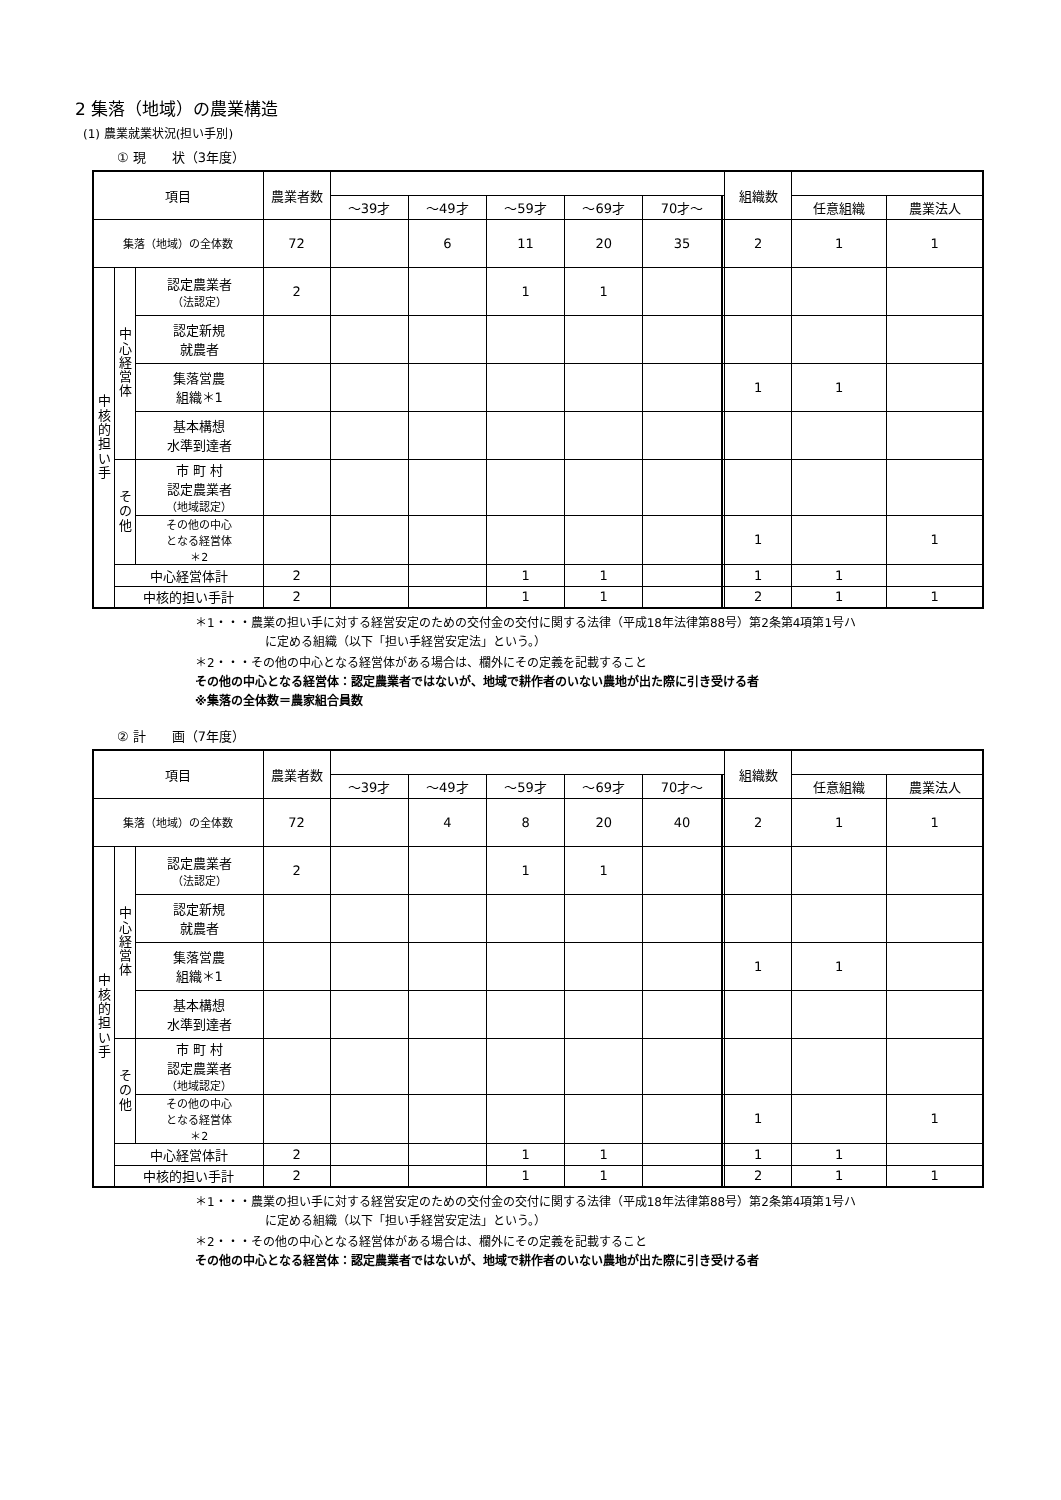2 集落（地域）の農業構造
(1) 農業就業状況(担い手別)
① 現　　状（3年度）
| 項目 | | | 農業者数 | | | | | | | | 組織数 | | |
| --- | --- | --- | --- | --- | --- | --- | --- | --- | --- | --- | --- | --- | --- |
| | | | | ～39才 | ～49才 | ～59才 | ～69才 | 70才～ | | | | 任意組織 | 農業法人 |
| 集落（地域）の全体数 | | | 72 | | 6 | 11 | 20 | 35 | | | 2 | 1 | 1 |
| 中 核 的 担 い 手 | 中 心 経 営 体 | 認定農業者 （法認定） | 2 | | | 1 | 1 | | | | | | |
| | | 認定新規 就農者 | | | | | | | | | | | |
| | | 集落営農 組織＊1 | | | | | | | | | 1 | 1 | |
| | | 基本構想 水準到達者 | | | | | | | | | | | |
| | そ の 他 | 市 町 村 認定農業者 （地域認定） | | | | | | | | | | | |
| | | その他の中心 となる経営体 ＊2 | | | | | | | | | 1 | | 1 |
| | 中心経営体計 | | 2 | | | 1 | 1 | | | | 1 | 1 | |
| | 中核的担い手計 | | 2 | | | 1 | 1 | | | | 2 | 1 | 1 |
＊1・・・農業の担い手に対する経営安定のための交付金の交付に関する法律（平成18年法律第88号）第2条第4項第1号ハ
に定める組織（以下「担い手経営安定法」という。）
＊2・・・その他の中心となる経営体がある場合は、欄外にその定義を記載すること
その他の中心となる経営体：認定農業者ではないが、地域で耕作者のいない農地が出た際に引き受ける者
※集落の全体数＝農家組合員数
② 計　　画（7年度）
| 項目 | | | 農業者数 | | | | | | | | 組織数 | | |
| --- | --- | --- | --- | --- | --- | --- | --- | --- | --- | --- | --- | --- | --- |
| | | | | ～39才 | ～49才 | ～59才 | ～69才 | 70才～ | | | | 任意組織 | 農業法人 |
| 集落（地域）の全体数 | | | 72 | | 4 | 8 | 20 | 40 | | | 2 | 1 | 1 |
| 中 核 的 担 い 手 | 中 心 経 営 体 | 認定農業者 （法認定） | 2 | | | 1 | 1 | | | | | | |
| | | 認定新規 就農者 | | | | | | | | | | | |
| | | 集落営農 組織＊1 | | | | | | | | | 1 | 1 | |
| | | 基本構想 水準到達者 | | | | | | | | | | | |
| | そ の 他 | 市 町 村 認定農業者 （地域認定） | | | | | | | | | | | |
| | | その他の中心 となる経営体 ＊2 | | | | | | | | | 1 | | 1 |
| | 中心経営体計 | | 2 | | | 1 | 1 | | | | 1 | 1 | |
| | 中核的担い手計 | | 2 | | | 1 | 1 | | | | 2 | 1 | 1 |
＊1・・・農業の担い手に対する経営安定のための交付金の交付に関する法律（平成18年法律第88号）第2条第4項第1号ハ
に定める組織（以下「担い手経営安定法」という。）
＊2・・・その他の中心となる経営体がある場合は、欄外にその定義を記載すること
その他の中心となる経営体：認定農業者ではないが、地域で耕作者のいない農地が出た際に引き受ける者